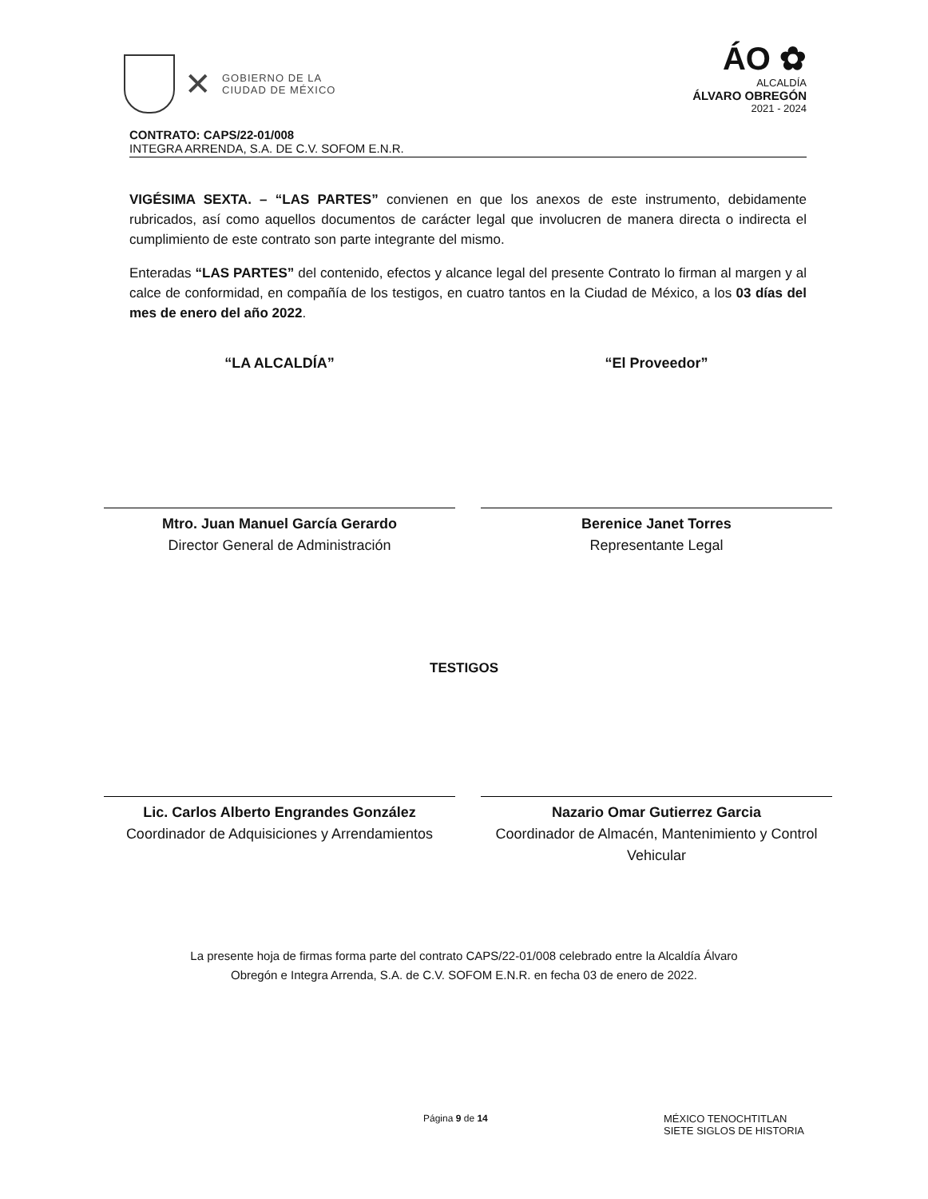✕
GOBIERNO DE LA
CIUDAD DE MÉXICO
ÁO ✿
ALCALDÍA
ÁLVARO OBREGÓN
2021 - 2024
CONTRATO: CAPS/22-01/008
INTEGRA ARRENDA, S.A. DE C.V. SOFOM E.N.R.
VIGÉSIMA SEXTA. – “LAS PARTES” convienen en que los anexos de este instrumento, debidamente rubricados, así como aquellos documentos de carácter legal que involucren de manera directa o indirecta el cumplimiento de este contrato son parte integrante del mismo.
Enteradas “LAS PARTES” del contenido, efectos y alcance legal del presente Contrato lo firman al margen y al calce de conformidad, en compañía de los testigos, en cuatro tantos en la Ciudad de México, a los 03 días del mes de enero del año 2022.
“LA ALCALDÍA”
Mtro. Juan Manuel García Gerardo
Director General de Administración
“El Proveedor”
Berenice Janet Torres
Representante Legal
TESTIGOS
Lic. Carlos Alberto Engrandes González
Coordinador de Adquisiciones y Arrendamientos
Nazario Omar Gutierrez Garcia
Coordinador de Almacén, Mantenimiento y Control Vehicular
La presente hoja de firmas forma parte del contrato CAPS/22-01/008 celebrado entre la Alcaldía Álvaro
Obregón e Integra Arrenda, S.A. de C.V. SOFOM E.N.R. en fecha 03 de enero de 2022.
Página 9 de 14 MÉXICO TENOCHTITLAN
SIETE SIGLOS DE HISTORIA